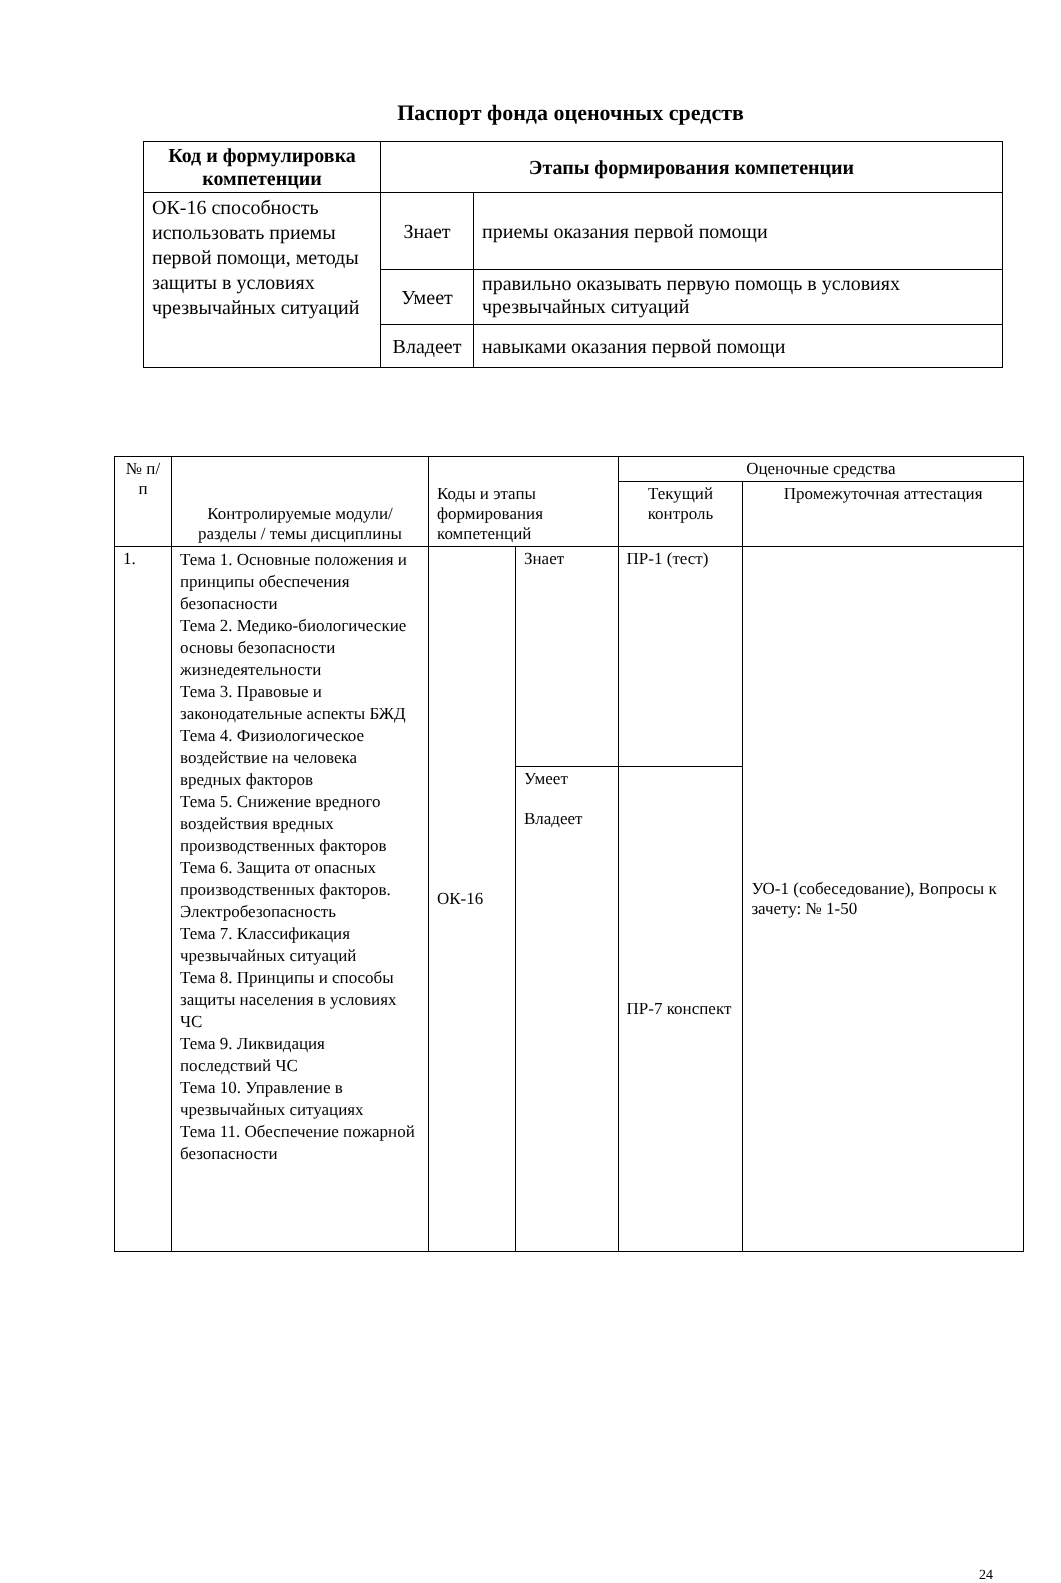Паспорт фонда оценочных средств
| Код и формулировка компетенции | Этапы формирования компетенции | |
| --- | --- | --- |
| ОК-16 способность использовать приемы первой помощи, методы защиты в условиях чрезвычайных ситуаций | Знает | приемы оказания первой помощи |
| | Умеет | правильно оказывать первую помощь в условиях чрезвычайных ситуаций |
| | Владеет | навыками оказания первой помощи |
| № п/п | Контролируемые модули/ разделы / темы дисциплины | Коды и этапы формирования компетенций | | Оценочные средства | |
| --- | --- | --- | --- | --- | --- |
| | | | | Текущий контроль | Промежуточная аттестация |
| 1. | Тема 1. Основные положения и принципы обеспечения безопасности Тема 2. Медико-биологические основы безопасности жизнедеятельности Тема 3. Правовые и законодательные аспекты БЖД Тема 4. Физиологическое воздействие на человека вредных факторов Тема 5. Снижение вредного воздействия вредных производственных факторов Тема 6. Защита от опасных производственных факторов. Электробезопасность Тема 7. Классификация чрезвычайных ситуаций Тема 8. Принципы и способы защиты населения в условиях ЧС Тема 9. Ликвидация последствий ЧС Тема 10. Управление в чрезвычайных ситуациях Тема 11. Обеспечение пожарной безопасности | ОК-16 | Знает | ПР-1 (тест) | УО-1 (собеседование), Вопросы к зачету: № 1-50 |
| | | | Умеет Владеет | ПР-7 конспект | |
24